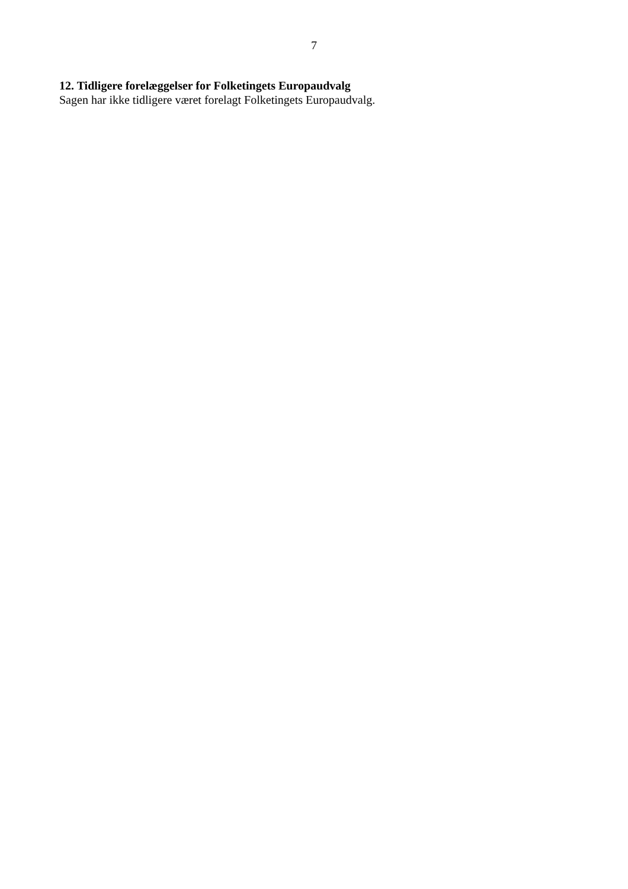7
12. Tidligere forelæggelser for Folketingets Europaudvalg
Sagen har ikke tidligere været forelagt Folketingets Europaudvalg.